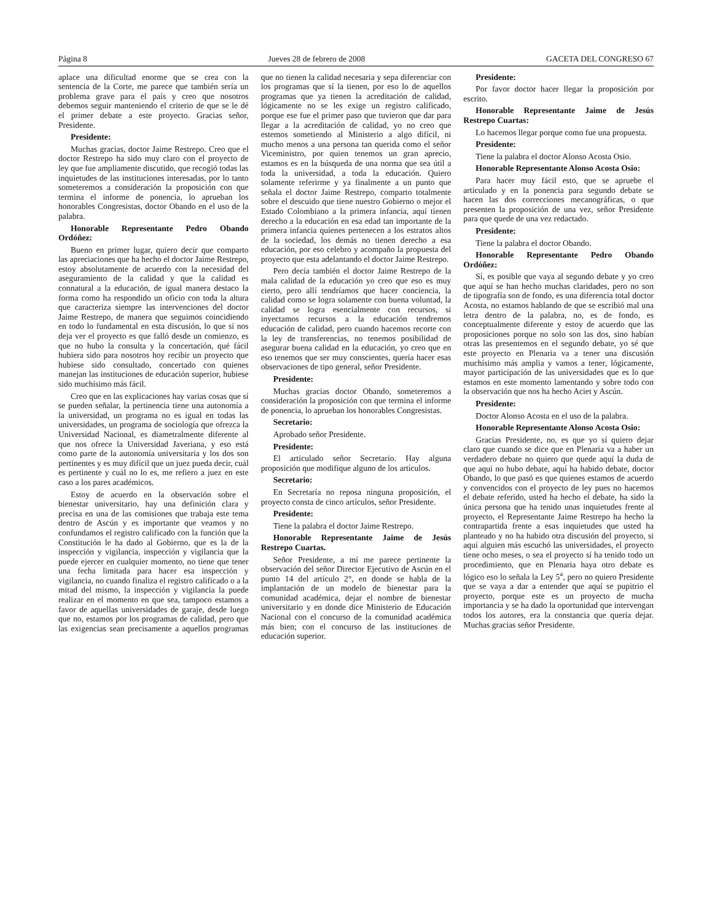Página 8 Jueves 28 de febrero de 2008 GACETA DEL CONGRESO 67
aplace una dificultad enorme que se crea con la sentencia de la Corte, me parece que también sería un problema grave para el país y creo que nosotros debemos seguir manteniendo el criterio de que se le dé el primer debate a este proyecto. Gracias señor, Presidente.
Presidente:
Muchas gracias, doctor Jaime Restrepo. Creo que el doctor Restrepo ha sido muy claro con el proyecto de ley que fue ampliamente discutido, que recogió todas las inquietudes de las instituciones interesadas, por lo tanto someteremos a consideración la proposición con que termina el informe de ponencia, lo aprueban los honorables Congresistas, doctor Obando en el uso de la palabra.
Honorable Representante Pedro Obando Ordóñez:
Bueno en primer lugar, quiero decir que comparto las apreciaciones que ha hecho el doctor Jaime Restrepo, estoy absolutamente de acuerdo con la necesidad del aseguramiento de la calidad y que la calidad es connatural a la educación, de igual manera destaco la forma como ha respondido un oficio con toda la altura que caracteriza siempre las intervenciones del doctor Jaime Restrepo, de manera que seguimos coincidiendo en todo lo fundamental en esta discusión, lo que sí nos deja ver el proyecto es que falló desde un comienzo, es que no hubo la consulta y la concertación, qué fácil hubiera sido para nosotros hoy recibir un proyecto que hubiese sido consultado, concertado con quienes manejan las instituciones de educación superior, hubiese sido muchísimo más fácil.
Creo que en las explicaciones hay varias cosas que sí se pueden señalar, la pertinencia tiene una autonomía a la universidad, un programa no es igual en todas las universidades, un programa de sociología que ofrezca la Universidad Nacional, es diametralmente diferente al que nos ofrece la Universidad Javeriana, y eso está como parte de la autonomía universitaria y los dos son pertinentes y es muy difícil que un juez pueda decir, cuál es pertinente y cuál no lo es, me refiero a juez en este caso a los pares académicos.
Estoy de acuerdo en la observación sobre el bienestar universitario, hay una definición clara y precisa en una de las comisiones que trabaja este tema dentro de Ascún y es importante que veamos y no confundamos el registro calificado con la función que la Constitución le ha dado al Gobierno, que es la de la inspección y vigilancia, inspección y vigilancia que la puede ejercer en cualquier momento, no tiene que tener una fecha limitada para hacer esa inspección y vigilancia, no cuando finaliza el registro calificado o a la mitad del mismo, la inspección y vigilancia la puede realizar en el momento en que sea, tampoco estamos a favor de aquellas universidades de garaje, desde luego que no, estamos por los programas de calidad, pero que las exigencias sean precisamente a aquellos programas que no tienen la calidad necesaria y sepa diferenciar con los programas que sí la tienen, por eso lo de aquellos programas que ya tienen la acreditación de calidad, lógicamente no se les exige un registro calificado, porque ese fue el primer paso que tuvieron que dar para llegar a la acreditación de calidad, yo no creo que estemos sometiendo al Ministerio a algo difícil, ni mucho menos a una persona tan querida como el señor Viceministro, por quien tenemos un gran aprecio, estamos es en la búsqueda de una norma que sea útil a toda la universidad, a toda la educación. Quiero solamente referirme y ya finalmente a un punto que señala el doctor Jaime Restrepo, comparto totalmente sobre el descuido que tiene nuestro Gobierno o mejor el Estado Colombiano a la primera infancia, aquí tienen derecho a la educación en esa edad tan importante de la primera infancia quienes pertenecen a los estratos altos de la sociedad, los demás no tienen derecho a esa educación, por eso celebro y acompaño la propuesta del proyecto que esta adelantando el doctor Jaime Restrepo.
Pero decía también el doctor Jaime Restrepo de la mala calidad de la educación yo creo que eso es muy cierto, pero allí tendríamos que hacer conciencia, la calidad como se logra solamente con buena voluntad, la calidad se logra esencialmente con recursos, si inyectamos recursos a la educación tendremos educación de calidad, pero cuando hacemos recorte con la ley de transferencias, no tenemos posibilidad de asegurar buena calidad en la educación, yo creo que en eso tenemos que ser muy conscientes, quería hacer esas observaciones de tipo general, señor Presidente.
Presidente:
Muchas gracias doctor Obando, someteremos a consideración la proposición con que termina el informe de ponencia, lo aprueban los honorables Congresistas.
Secretario:
Aprobado señor Presidente.
Presidente:
El articulado señor Secretario. Hay alguna proposición que modifique alguno de los artículos.
Secretario:
En Secretaría no reposa ninguna proposición, el proyecto consta de cinco artículos, señor Presidente.
Presidente:
Tiene la palabra el doctor Jaime Restrepo.
Honorable Representante Jaime de Jesús Restrepo Cuartas.
Señor Presidente, a mí me parece pertinente la observación del señor Director Ejecutivo de Ascún en el punto 14 del artículo 2°, en donde se habla de la implantación de un modelo de bienestar para la comunidad académica, dejar el nombre de bienestar universitario y en donde dice Ministerio de Educación Nacional con el concurso de la comunidad académica más bien; con el concurso de las instituciones de educación superior.
Presidente:
Por favor doctor hacer llegar la proposición por escrito.
Honorable Representante Jaime de Jesús Restrepo Cuartas:
Lo hacemos llegar porque como fue una propuesta.
Presidente:
Tiene la palabra el doctor Alonso Acosta Osio.
Honorable Representante Alonso Acosta Osio:
Para hacer muy fácil esto, que se apruebe el articulado y en la ponencia para segundo debate se hacen las dos correcciones mecanográficas, o que presenten la proposición de una vez, señor Presidente para que quede de una vez redactado.
Presidente:
Tiene la palabra el doctor Obando.
Honorable Representante Pedro Obando Ordóñez:
Sí, es posible que vaya al segundo debate y yo creo que aquí se han hecho muchas claridades, pero no son de tipografía son de fondo, es una diferencia total doctor Acosta, no estamos hablando de que se escribió mal una letra dentro de la palabra, no, es de fondo, es conceptualmente diferente y estoy de acuerdo que las proposiciones porque no solo son las dos, sino habían otras las presentemos en el segundo debate, yo sé que este proyecto en Plenaria va a tener una discusión muchísimo más amplia y vamos a tener, lógicamente, mayor participación de las universidades que es lo que estamos en este momento lamentando y sobre todo con la observación que nos ha hecho Aciet y Ascún.
Presidente:
Doctor Alonso Acosta en el uso de la palabra.
Honorable Representante Alonso Acosta Osio:
Gracias Presidente, no, es que yo sí quiero dejar claro que cuando se dice que en Plenaria va a haber un verdadero debate no quiero que quede aquí la duda de que aquí no hubo debate, aquí ha habido debate, doctor Obando, lo que pasó es que quienes estamos de acuerdo y convencidos con el proyecto de ley pues no hacemos el debate referido, usted ha hecho el debate, ha sido la única persona que ha tenido unas inquietudes frente al proyecto, el Representante Jaime Restrepo ha hecho la contrapartida frente a esas inquietudes que usted ha planteado y no ha habido otra discusión del proyecto, si aquí alguien más escuchó las universidades, el proyecto tiene ocho meses, o sea el proyecto sí ha tenido todo un procedimiento, que en Plenaria haya otro debate es lógico eso lo señala la Ley 5<sup>a</sup>, pero no quiero Presidente que se vaya a dar a entender que aquí se pupitrio el proyecto, porque este es un proyecto de mucha importancia y se ha dado la oportunidad que intervengan todos los autores, era la constancia que quería dejar. Muchas gracias señor Presidente.